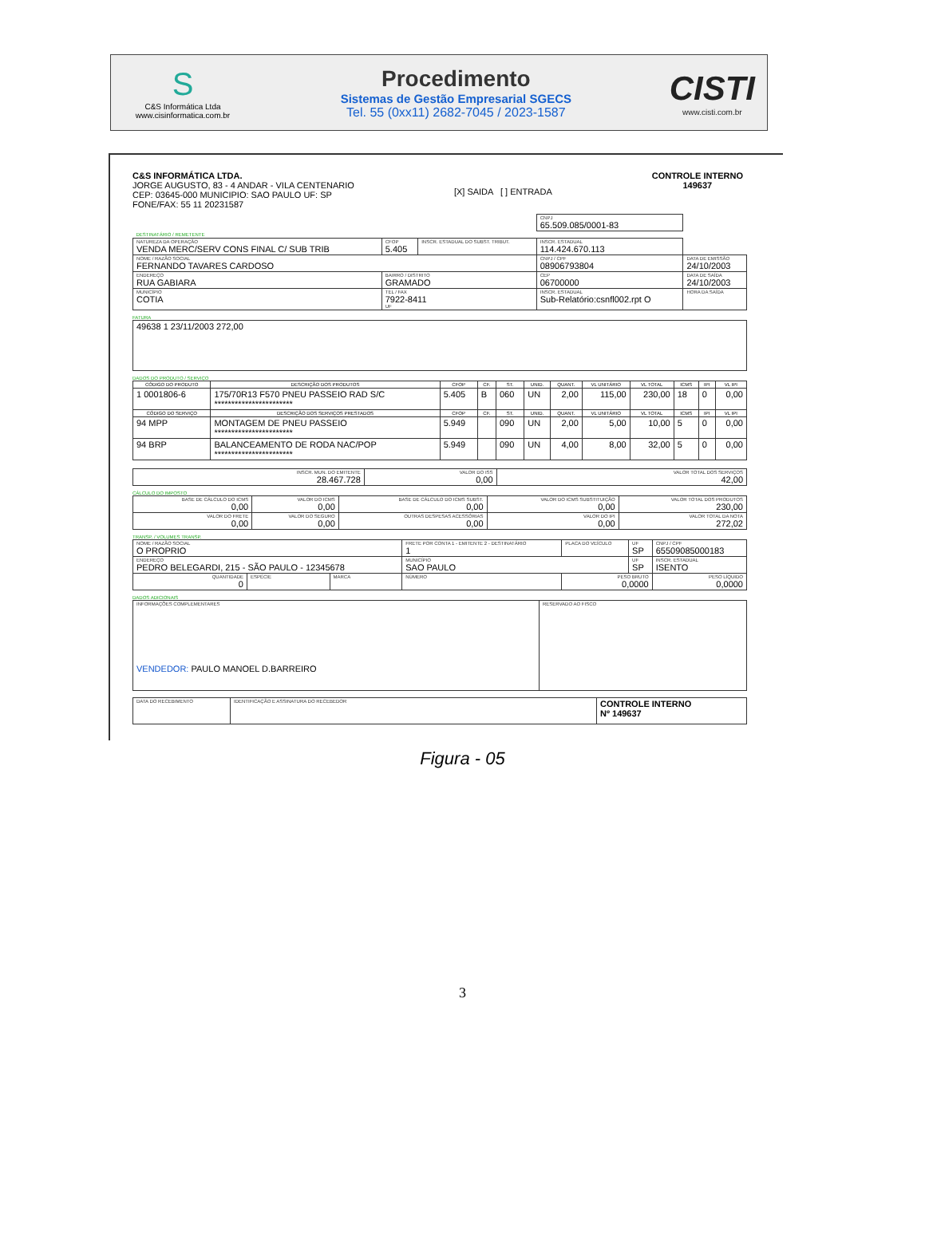S
C&S Informática Ltda
www.cisinformatica.com.br
Procedimento
Sistemas de Gestão Empresarial SGECS
Tel. 55 (0xx11) 2682-7045 / 2023-1587
CISTI
www.cisti.com.br
C&S INFORMÁTICA LTDA.
JORGE AUGUSTO, 83 - 4 ANDAR - VILA CENTENARIO
CEP: 03645-000 MUNICIPIO: SAO PAULO UF: SP
FONE/FAX: 55 11 20231587
[X] SAIDA [ ] ENTRADA
CONTROLE INTERNO
149637
| | | | CNPJ 65.509.085/0001-83 | |
| DESTINATÁRIO / REMETENTE | | | | |
| NATUREZA DA OPERAÇÃO VENDA MERC/SERV CONS FINAL C/ SUB TRIB | CFOP 5.405 | INSCR. ESTADUAL DO SUBST. TRIBUT. | INSCR. ESTADUAL 114.424.670.113 | |
| NOME / RAZÃO SOCIAL FERNANDO TAVARES CARDOSO | | | CNPJ / CPF 08906793804 | DATA DE EMISSÃO 24/10/2003 |
| ENDEREÇO RUA GABIARA | BAIRRO / DISTRITO GRAMADO | | CEP 06700000 | DATA DE SAÍDA 24/10/2003 |
| MUNICÍPIO COTIA | TEL / FAX 7922-8411 UF | | INSCR. ESTADUAL Sub-Relatório:csnfl002.rpt O | HORA DA SAÍDA |
FATURA
| 49638 1 23/11/2003 272,00 |
DADOS DO PRODUTO / SERVIÇO
| CÓDIGO DO PRODUTO | DESCRIÇÃO DOS PRODUTOS | CFOP | CF. | ST. | UNID. | QUANT. | VL UNITÁRIO | VL TOTAL | ICMS | IPI | VL IPI |
| --- | --- | --- | --- | --- | --- | --- | --- | --- | --- | --- | --- |
| 1 0001806-6 | 175/70R13 F570 PNEU PASSEIO RAD S/C *********************** | 5.405 | B | 060 | UN | 2,00 | 115,00 | 230,00 | 18 | 0 | 0,00 |
| CÓDIGO DO SERVIÇO | DESCRIÇÃO DOS SERVIÇOS PRESTADOS | CFOP | CF. | ST. | UNID. | QUANT. | VL UNITÁRIO | VL TOTAL | ICMS | IPI | VL IPI |
| 94 MPP | MONTAGEM DE PNEU PASSEIO *********************** | 5.949 | | 090 | UN | 2,00 | 5,00 | 10,00 | 5 | 0 | 0,00 |
| 94 BRP | BALANCEAMENTO DE RODA NAC/POP *********************** | 5.949 | | 090 | UN | 4,00 | 8,00 | 32,00 | 5 | 0 | 0,00 |
| INSCR. MUN. DO EMITENTE 28.467.728 | VALOR DO ISS 0,00 | VALOR TOTAL DOS SERVIÇOS 42,00 |
CÁLCULO DO IMPOSTO
| BASE DE CÁLCULO DO ICMS 0,00 | VALOR DO ICMS 0,00 | BASE DE CÁLCULO DO ICMS SUBST. 0,00 | VALOR DO ICMS SUBSTITUIÇÃO 0,00 | VALOR TOTAL DOS PRODUTOS 230,00 |
| VALOR DO FRETE 0,00 | VALOR DO SEGURO 0,00 | OUTRAS DESPESAS ACESSÓRIAS 0,00 | VALOR DO IPI 0,00 | VALOR TOTAL DA NOTA 272,02 |
TRANSP. / VOLUMES TRANSP.
| NOME / RAZÃO SOCIAL O PROPRIO | | | FRETE POR CONTA 1 - EMITENTE 2 - DESTINATÁRIO 1 | PLACA DO VEÍCULO | UF SP | CNPJ / CPF 65509085000183 |
| ENDEREÇO PEDRO BELEGARDI, 215 - SÃO PAULO - 12345678 | | | MUNICÍPIO SAO PAULO | | UF SP | INSCR. ESTADUAL ISENTO |
| QUANTIDADE 0 | ESPÉCIE | MARCA | NÚMERO | PESO BRUTO 0,0000 | | PESO LÍQUIDO 0,0000 |
DADOS ADICIONAIS
| INFORMAÇÕES COMPLEMENTARES VENDEDOR: PAULO MANOEL D.BARREIRO | RESERVADO AO FISCO |
| DATA DO RECEBIMENTO | IDENTIFICAÇÃO E ASSINATURA DO RECEBEDOR | CONTROLE INTERNO Nº 149637 |
Figura - 05
3